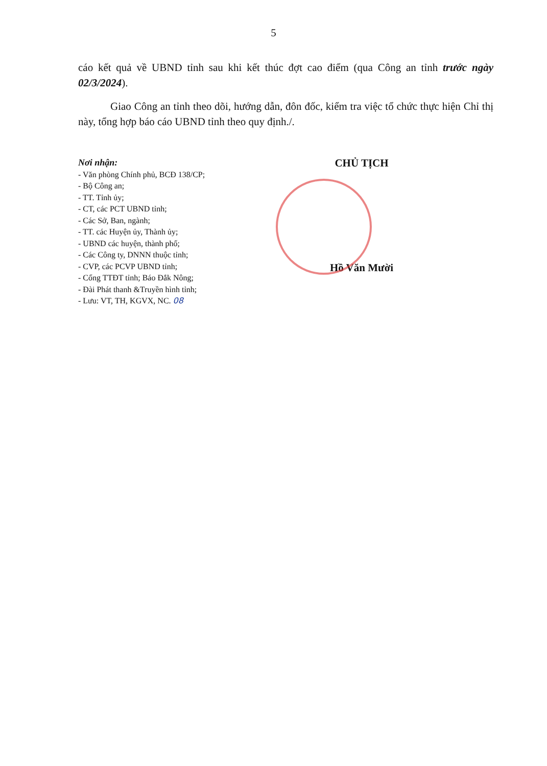5
cáo kết quả về UBND tỉnh sau khi kết thúc đợt cao điểm (qua Công an tỉnh trước ngày 02/3/2024).
Giao Công an tỉnh theo dõi, hướng dẫn, đôn đốc, kiểm tra việc tổ chức thực hiện Chỉ thị này, tổng hợp báo cáo UBND tỉnh theo quy định./.
Nơi nhận:
- Văn phòng Chính phủ, BCĐ 138/CP;
- Bộ Công an;
- TT. Tỉnh ủy;
- CT, các PCT UBND tỉnh;
- Các Sở, Ban, ngành;
- TT. các Huyện ủy, Thành ủy;
- UBND các huyện, thành phố;
- Các Công ty, DNNN thuộc tỉnh;
- CVP, các PCVP UBND tỉnh;
- Cổng TTĐT tỉnh; Báo Đắk Nông;
- Đài Phát thanh &Truyền hình tỉnh;
- Lưu: VT, TH, KGVX, NC. 08
CHỦ TỊCH
Hồ Văn Mười